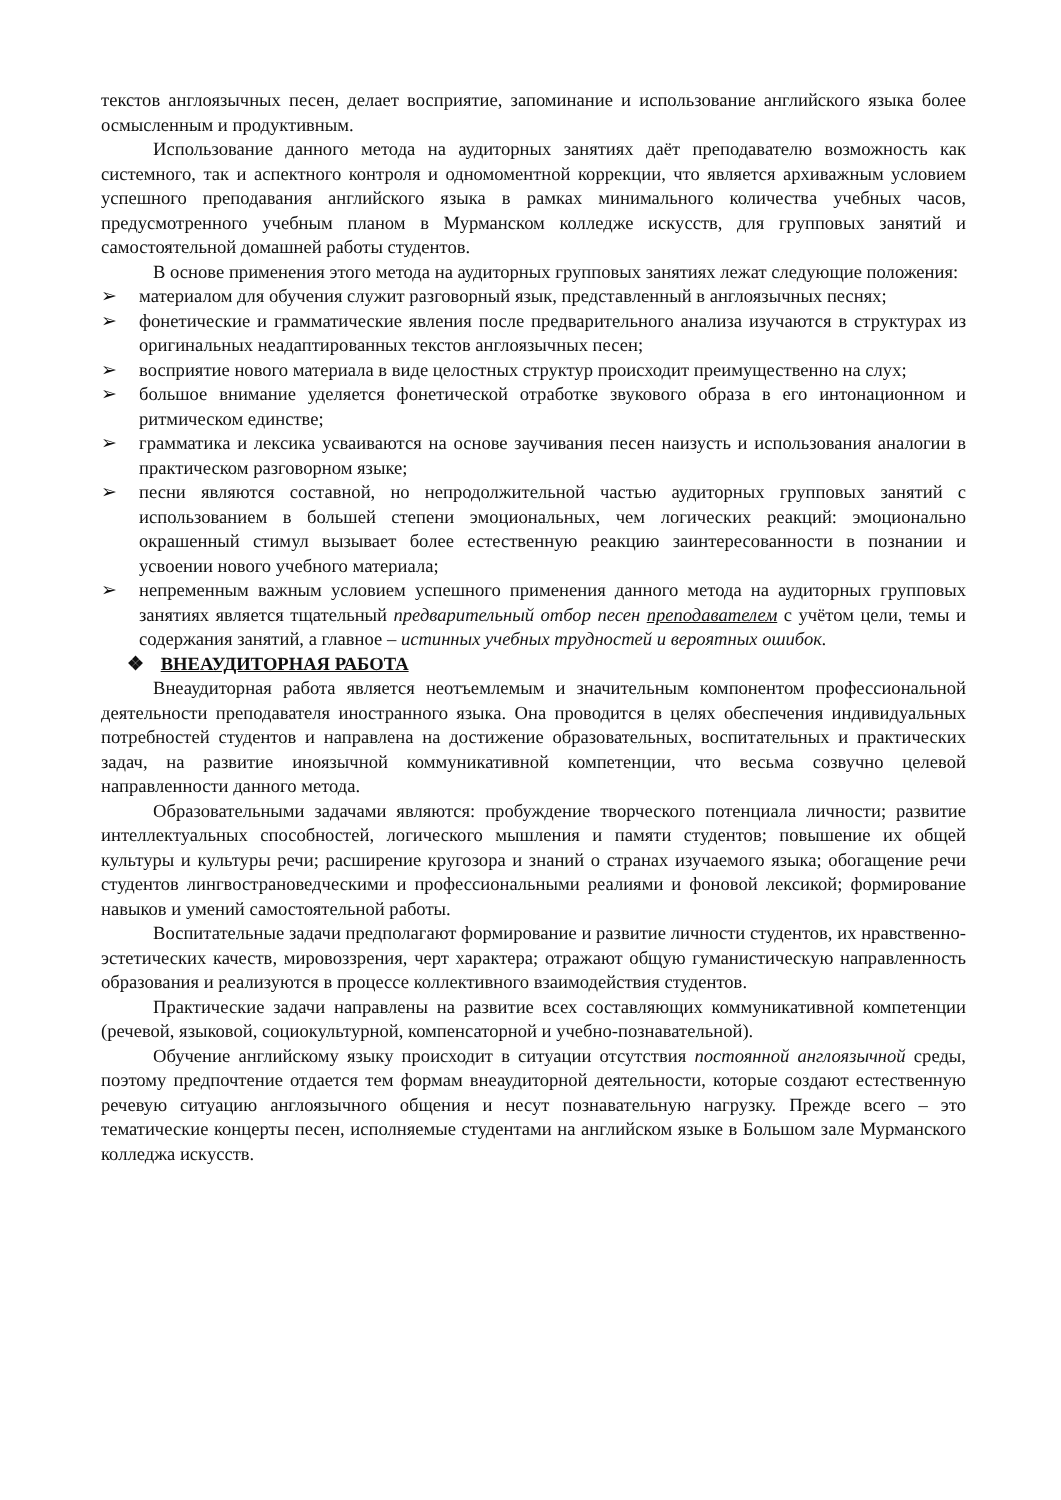текстов англоязычных песен, делает восприятие, запоминание и использование английского языка более осмысленным и продуктивным.
Использование данного метода на аудиторных занятиях даёт преподавателю возможность как системного, так и аспектного контроля и одномоментной коррекции, что является архиважным условием успешного преподавания английского языка в рамках минимального количества учебных часов, предусмотренного учебным планом в Мурманском колледже искусств, для групповых занятий и самостоятельной домашней работы студентов.
В основе применения этого метода на аудиторных групповых занятиях лежат следующие положения:
➢ материалом для обучения служит разговорный язык, представленный в англоязычных песнях;
➢ фонетические и грамматические явления после предварительного анализа изучаются в структурах из оригинальных неадаптированных текстов англоязычных песен;
➢ восприятие нового материала в виде целостных структур происходит преимущественно на слух;
➢ большое внимание уделяется фонетической отработке звукового образа в его интонационном и ритмическом единстве;
➢ грамматика и лексика усваиваются на основе заучивания песен наизусть и использования аналогии в практическом разговорном языке;
➢ песни являются составной, но непродолжительной частью аудиторных групповых занятий с использованием в большей степени эмоциональных, чем логических реакций: эмоционально окрашенный стимул вызывает более естественную реакцию заинтересованности в познании и усвоении нового учебного материала;
➢ непременным важным условием успешного применения данного метода на аудиторных групповых занятиях является тщательный предварительный отбор песен преподавателем с учётом цели, темы и содержания занятий, а главное – истинных учебных трудностей и вероятных ошибок.
❖ ВНЕАУДИТОРНАЯ РАБОТА
Внеаудиторная работа является неотъемлемым и значительным компонентом профессиональной деятельности преподавателя иностранного языка. Она проводится в целях обеспечения индивидуальных потребностей студентов и направлена на достижение образовательных, воспитательных и практических задач, на развитие иноязычной коммуникативной компетенции, что весьма созвучно целевой направленности данного метода.
Образовательными задачами являются: пробуждение творческого потенциала личности; развитие интеллектуальных способностей, логического мышления и памяти студентов; повышение их общей культуры и культуры речи; расширение кругозора и знаний о странах изучаемого языка; обогащение речи студентов лингвострановедческими и профессиональными реалиями и фоновой лексикой; формирование навыков и умений самостоятельной работы.
Воспитательные задачи предполагают формирование и развитие личности студентов, их нравственно-эстетических качеств, мировоззрения, черт характера; отражают общую гуманистическую направленность образования и реализуются в процессе коллективного взаимодействия студентов.
Практические задачи направлены на развитие всех составляющих коммуникативной компетенции (речевой, языковой, социокультурной, компенсаторной и учебно-познавательной).
Обучение английскому языку происходит в ситуации отсутствия постоянной англоязычной среды, поэтому предпочтение отдается тем формам внеаудиторной деятельности, которые создают естественную речевую ситуацию англоязычного общения и несут познавательную нагрузку. Прежде всего – это тематические концерты песен, исполняемые студентами на английском языке в Большом зале Мурманского колледжа искусств.